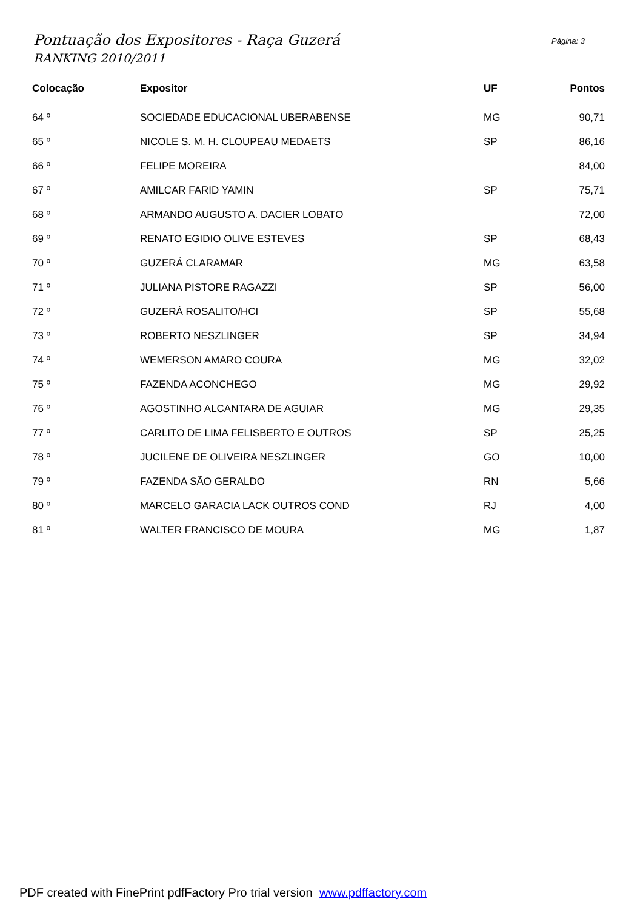Pontuação dos Expositores - Raça Guzerá
RANKING 2010/2011
Página: 3
| Colocação | Expositor | UF | Pontos |
| --- | --- | --- | --- |
| 64 º | SOCIEDADE EDUCACIONAL UBERABENSE | MG | 90,71 |
| 65 º | NICOLE S. M. H. CLOUPEAU MEDAETS | SP | 86,16 |
| 66 º | FELIPE MOREIRA | | 84,00 |
| 67 º | AMILCAR FARID YAMIN | SP | 75,71 |
| 68 º | ARMANDO AUGUSTO A. DACIER LOBATO | | 72,00 |
| 69 º | RENATO EGIDIO OLIVE ESTEVES | SP | 68,43 |
| 70 º | GUZERÁ CLARAMAR | MG | 63,58 |
| 71 º | JULIANA PISTORE RAGAZZI | SP | 56,00 |
| 72 º | GUZERÁ ROSALITO/HCI | SP | 55,68 |
| 73 º | ROBERTO NESZLINGER | SP | 34,94 |
| 74 º | WEMERSON AMARO COURA | MG | 32,02 |
| 75 º | FAZENDA ACONCHEGO | MG | 29,92 |
| 76 º | AGOSTINHO ALCANTARA DE AGUIAR | MG | 29,35 |
| 77 º | CARLITO DE LIMA FELISBERTO E OUTROS | SP | 25,25 |
| 78 º | JUCILENE DE OLIVEIRA NESZLINGER | GO | 10,00 |
| 79 º | FAZENDA SÃO GERALDO | RN | 5,66 |
| 80 º | MARCELO GARACIA LACK OUTROS COND | RJ | 4,00 |
| 81 º | WALTER FRANCISCO DE MOURA | MG | 1,87 |
PDF created with FinePrint pdfFactory Pro trial version www.pdffactory.com